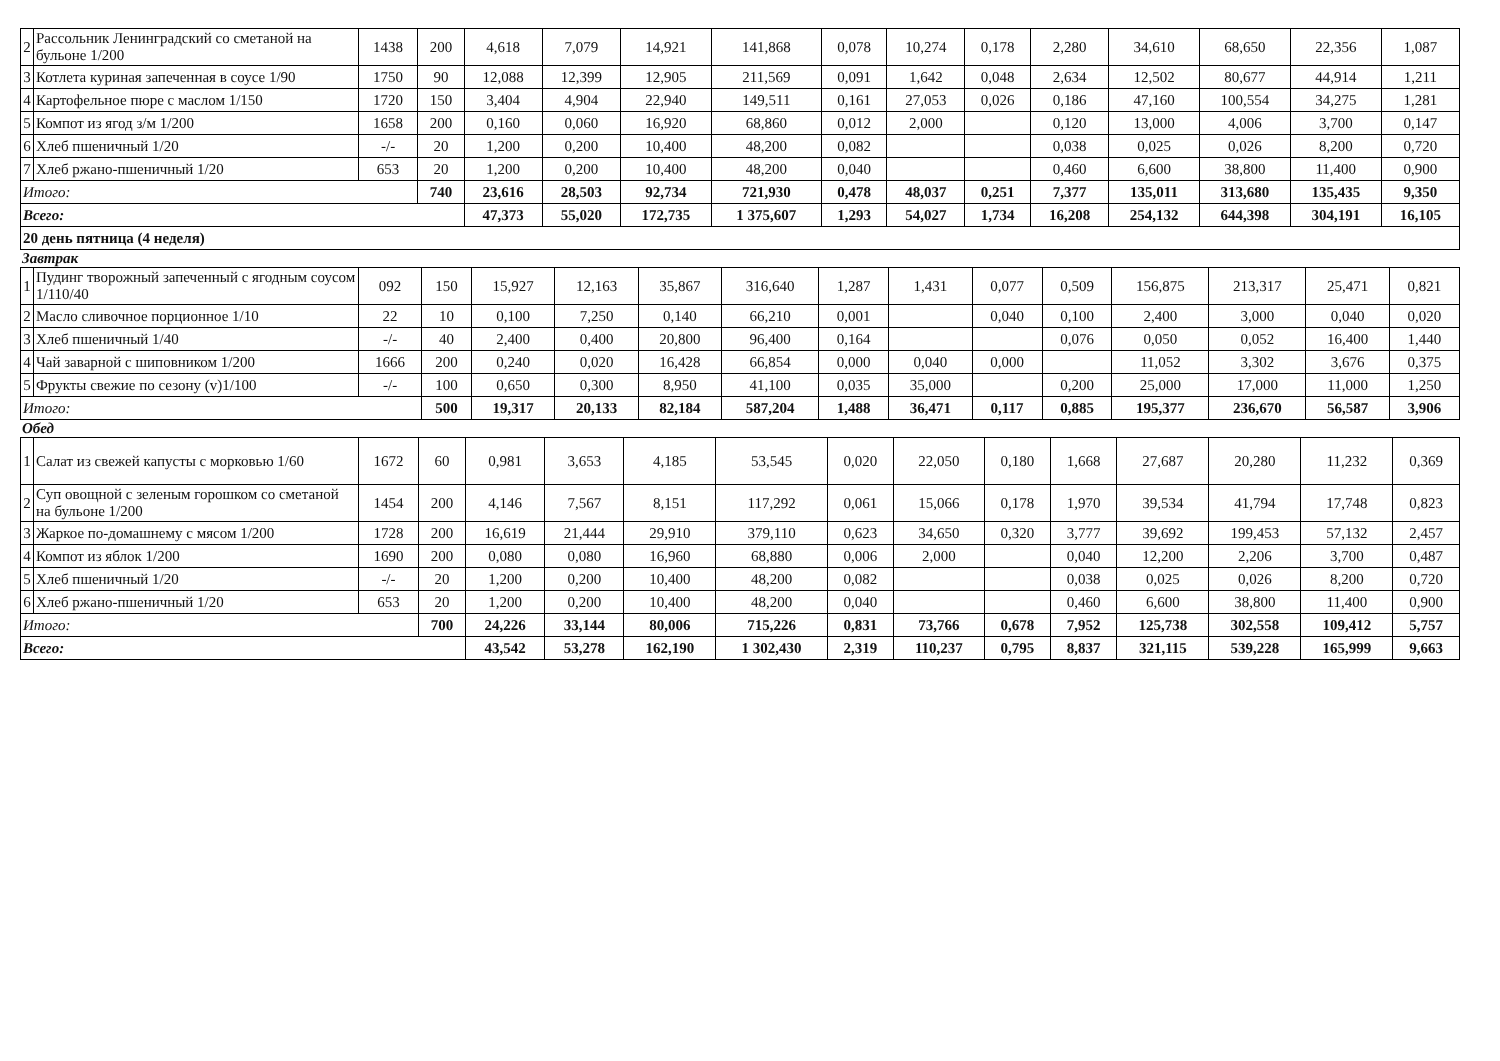| 2 | Рассольник Ленинградский со сметаной на бульоне 1/200 | 1438 | 200 | 4,618 | 7,079 | 14,921 | 141,868 | 0,078 | 10,274 | 0,178 | 2,280 | 34,610 | 68,650 | 22,356 | 1,087 |
| 3 | Котлета куриная запеченная в соусе 1/90 | 1750 | 90 | 12,088 | 12,399 | 12,905 | 211,569 | 0,091 | 1,642 | 0,048 | 2,634 | 12,502 | 80,677 | 44,914 | 1,211 |
| 4 | Картофельное пюре с маслом 1/150 | 1720 | 150 | 3,404 | 4,904 | 22,940 | 149,511 | 0,161 | 27,053 | 0,026 | 0,186 | 47,160 | 100,554 | 34,275 | 1,281 |
| 5 | Компот из ягод з/м 1/200 | 1658 | 200 | 0,160 | 0,060 | 16,920 | 68,860 | 0,012 | 2,000 | | 0,120 | 13,000 | 4,006 | 3,700 | 0,147 |
| 6 | Хлеб пшеничный 1/20 | -/- | 20 | 1,200 | 0,200 | 10,400 | 48,200 | 0,082 | | | 0,038 | 0,025 | 0,026 | 8,200 | 0,720 |
| 7 | Хлеб ржано-пшеничный 1/20 | 653 | 20 | 1,200 | 0,200 | 10,400 | 48,200 | 0,040 | | | 0,460 | 6,600 | 38,800 | 11,400 | 0,900 |
| Итого: | | | 740 | 23,616 | 28,503 | 92,734 | 721,930 | 0,478 | 48,037 | 0,251 | 7,377 | 135,011 | 313,680 | 135,435 | 9,350 |
| Всего: | | | | 47,373 | 55,020 | 172,735 | 1 375,607 | 1,293 | 54,027 | 1,734 | 16,208 | 254,132 | 644,398 | 304,191 | 16,105 |
| 20 день пятница (4 неделя) | | | | | | | | | | | | | | | |
Завтрак
| 1 | Пудинг творожный запеченный с ягодным соусом 1/110/40 | 092 | 150 | 15,927 | 12,163 | 35,867 | 316,640 | 1,287 | 1,431 | 0,077 | 0,509 | 156,875 | 213,317 | 25,471 | 0,821 |
| 2 | Масло сливочное порционное 1/10 | 22 | 10 | 0,100 | 7,250 | 0,140 | 66,210 | 0,001 | | 0,040 | 0,100 | 2,400 | 3,000 | 0,040 | 0,020 |
| 3 | Хлеб пшеничный 1/40 | -/- | 40 | 2,400 | 0,400 | 20,800 | 96,400 | 0,164 | | | 0,076 | 0,050 | 0,052 | 16,400 | 1,440 |
| 4 | Чай заварной с шиповником 1/200 | 1666 | 200 | 0,240 | 0,020 | 16,428 | 66,854 | 0,000 | 0,040 | 0,000 | | 11,052 | 3,302 | 3,676 | 0,375 |
| 5 | Фрукты свежие по сезону (v)1/100 | -/- | 100 | 0,650 | 0,300 | 8,950 | 41,100 | 0,035 | 35,000 | | 0,200 | 25,000 | 17,000 | 11,000 | 1,250 |
| Итого: | | | 500 | 19,317 | 20,133 | 82,184 | 587,204 | 1,488 | 36,471 | 0,117 | 0,885 | 195,377 | 236,670 | 56,587 | 3,906 |
Обед
| 1 | Салат из свежей капусты с морковью 1/60 | 1672 | 60 | 0,981 | 3,653 | 4,185 | 53,545 | 0,020 | 22,050 | 0,180 | 1,668 | 27,687 | 20,280 | 11,232 | 0,369 |
| 2 | Суп овощной с зеленым горошком со сметаной на бульоне 1/200 | 1454 | 200 | 4,146 | 7,567 | 8,151 | 117,292 | 0,061 | 15,066 | 0,178 | 1,970 | 39,534 | 41,794 | 17,748 | 0,823 |
| 3 | Жаркое по-домашнему с мясом 1/200 | 1728 | 200 | 16,619 | 21,444 | 29,910 | 379,110 | 0,623 | 34,650 | 0,320 | 3,777 | 39,692 | 199,453 | 57,132 | 2,457 |
| 4 | Компот из яблок 1/200 | 1690 | 200 | 0,080 | 0,080 | 16,960 | 68,880 | 0,006 | 2,000 | | 0,040 | 12,200 | 2,206 | 3,700 | 0,487 |
| 5 | Хлеб пшеничный 1/20 | -/- | 20 | 1,200 | 0,200 | 10,400 | 48,200 | 0,082 | | | 0,038 | 0,025 | 0,026 | 8,200 | 0,720 |
| 6 | Хлеб ржано-пшеничный 1/20 | 653 | 20 | 1,200 | 0,200 | 10,400 | 48,200 | 0,040 | | | 0,460 | 6,600 | 38,800 | 11,400 | 0,900 |
| Итого: | | | 700 | 24,226 | 33,144 | 80,006 | 715,226 | 0,831 | 73,766 | 0,678 | 7,952 | 125,738 | 302,558 | 109,412 | 5,757 |
| Всего: | | | | 43,542 | 53,278 | 162,190 | 1 302,430 | 2,319 | 110,237 | 0,795 | 8,837 | 321,115 | 539,228 | 165,999 | 9,663 |